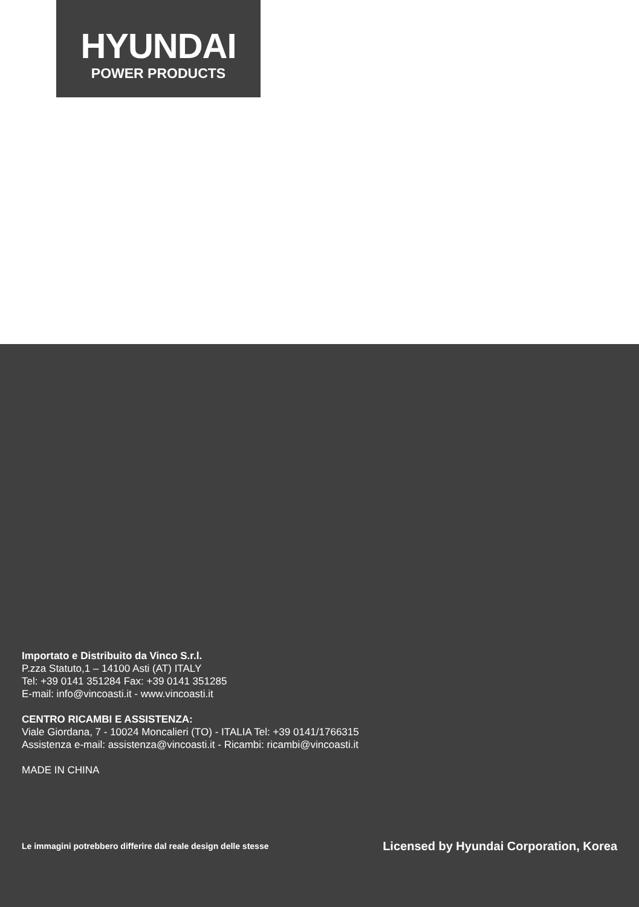HYUNDAI
POWER PRODUCTS
Importato e Distribuito da Vinco S.r.l.
P.zza Statuto,1 – 14100 Asti (AT) ITALY
Tel: +39 0141 351284 Fax: +39 0141 351285
E-mail: info@vincoasti.it - www.vincoasti.it
CENTRO RICAMBI E ASSISTENZA:
Viale Giordana, 7 - 10024 Moncalieri (TO) - ITALIA Tel: +39 0141/1766315
Assistenza e-mail: assistenza@vincoasti.it - Ricambi: ricambi@vincoasti.it
MADE IN CHINA
Le immagini potrebbero differire dal reale design delle stesse Licensed by Hyundai Corporation, Korea